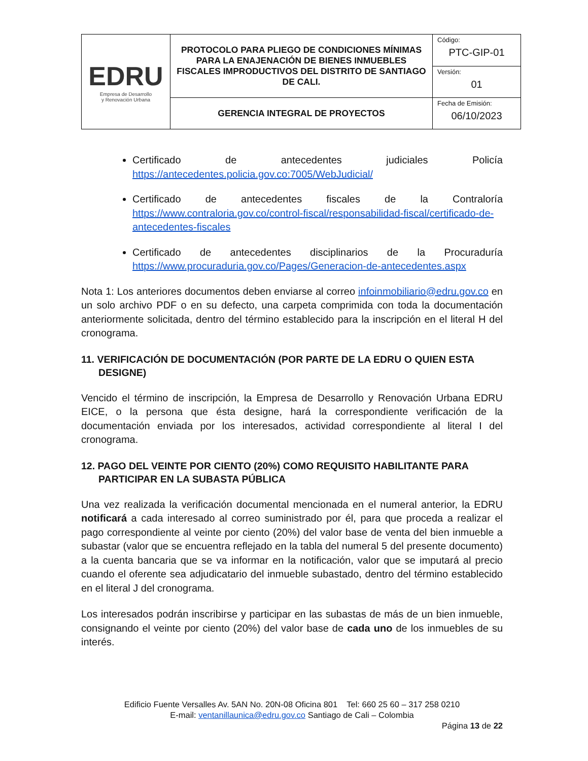| EDRU Empresa de Desarrollo y Renovación Urbana | PROTOCOLO PARA PLIEGO DE CONDICIONES MÍNIMAS PARA LA ENAJENACIÓN DE BIENES INMUEBLES FISCALES IMPRODUCTIVOS DEL DISTRITO DE SANTIAGO DE CALI. | Código: PTC-GIP-01 |
| | | Versión: 01 |
| | GERENCIA INTEGRAL DE PROYECTOS | Fecha de Emisión: 06/10/2023 |
Certificado de antecedentes judiciales Policía
https://antecedentes.policia.gov.co:7005/WebJudicial/
Certificado de antecedentes fiscales de la Contraloría
https://www.contraloria.gov.co/control-fiscal/responsabilidad-fiscal/certificado-de-antecedentes-fiscales
Certificado de antecedentes disciplinarios de la Procuraduría
https://www.procuraduria.gov.co/Pages/Generacion-de-antecedentes.aspx
Nota 1: Los anteriores documentos deben enviarse al correo infoinmobiliario@edru.gov.co en un solo archivo PDF o en su defecto, una carpeta comprimida con toda la documentación anteriormente solicitada, dentro del término establecido para la inscripción en el literal H del cronograma.
11. VERIFICACIÓN DE DOCUMENTACIÓN (POR PARTE DE LA EDRU O QUIEN ESTA DESIGNE)
Vencido el término de inscripción, la Empresa de Desarrollo y Renovación Urbana EDRU EICE, o la persona que ésta designe, hará la correspondiente verificación de la documentación enviada por los interesados, actividad correspondiente al literal I del cronograma.
12. PAGO DEL VEINTE POR CIENTO (20%) COMO REQUISITO HABILITANTE PARA PARTICIPAR EN LA SUBASTA PÚBLICA
Una vez realizada la verificación documental mencionada en el numeral anterior, la EDRU notificará a cada interesado al correo suministrado por él, para que proceda a realizar el pago correspondiente al veinte por ciento (20%) del valor base de venta del bien inmueble a subastar (valor que se encuentra reflejado en la tabla del numeral 5 del presente documento) a la cuenta bancaria que se va informar en la notificación, valor que se imputará al precio cuando el oferente sea adjudicatario del inmueble subastado, dentro del término establecido en el literal J del cronograma.
Los interesados podrán inscribirse y participar en las subastas de más de un bien inmueble, consignando el veinte por ciento (20%) del valor base de cada uno de los inmuebles de su interés.
Edificio Fuente Versalles Av. 5AN No. 20N-08 Oficina 801 Tel: 660 25 60 – 317 258 0210
E-mail: ventanillaunica@edru.gov.co Santiago de Cali – Colombia
Página 13 de 22